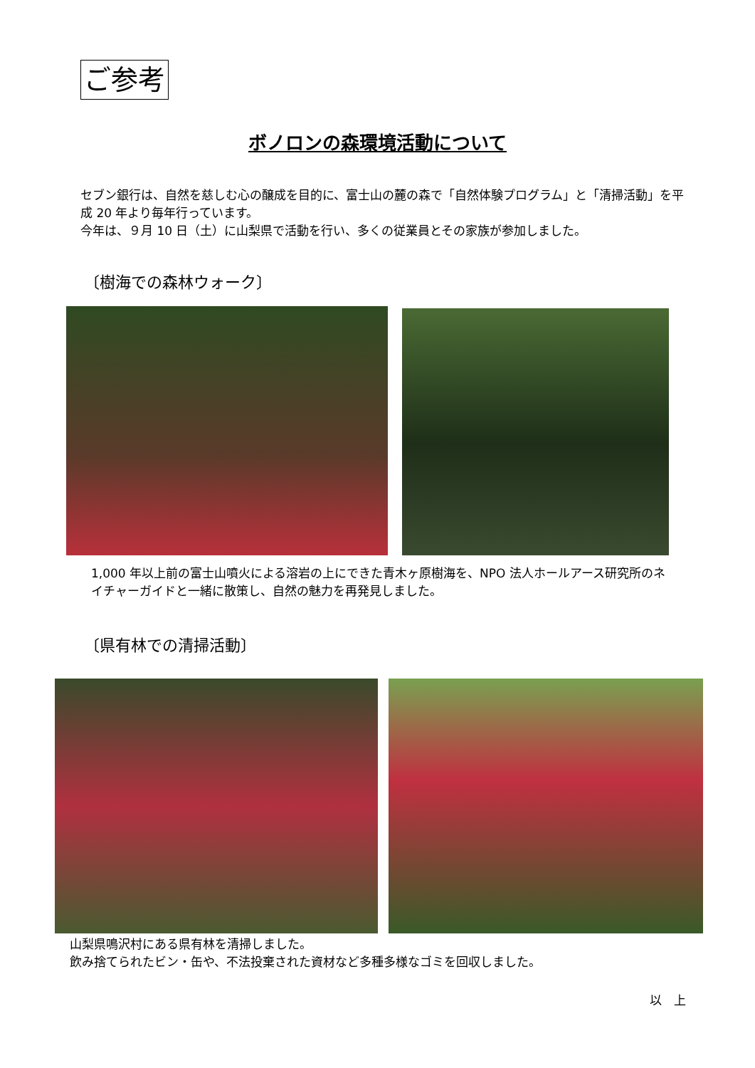ご参考
ボノロンの森環境活動について
セブン銀行は、自然を慈しむ心の醸成を目的に、富士山の麓の森で「自然体験プログラム」と「清掃活動」を平成 20 年より毎年行っています。
今年は、９月 10 日（土）に山梨県で活動を行い、多くの従業員とその家族が参加しました。
〔樹海での森林ウォーク〕
1,000 年以上前の富士山噴火による溶岩の上にできた青木ヶ原樹海を、NPO 法人ホールアース研究所のネイチャーガイドと一緒に散策し、自然の魅力を再発見しました。
〔県有林での清掃活動〕
山梨県鳴沢村にある県有林を清掃しました。
飲み捨てられたビン・缶や、不法投棄された資材など多種多様なゴミを回収しました。
以　上